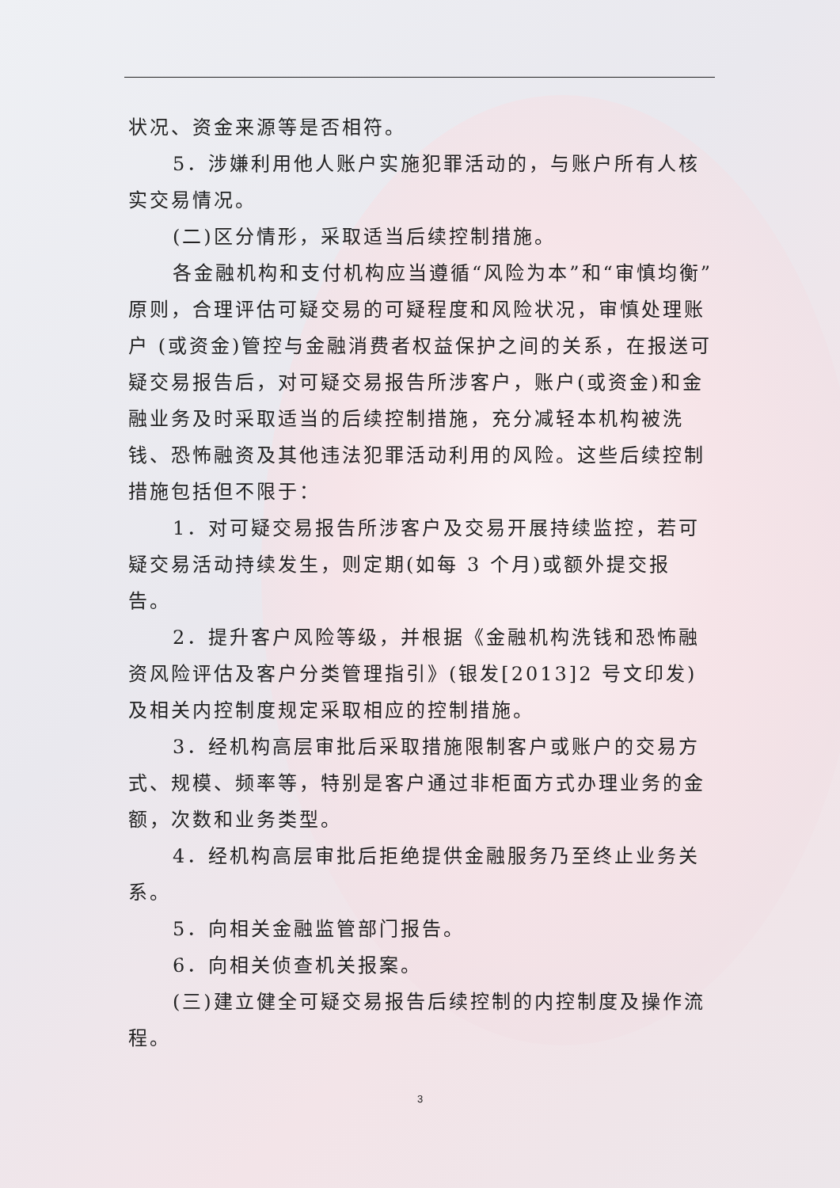状况、资金来源等是否相符。
5．涉嫌利用他人账户实施犯罪活动的，与账户所有人核实交易情况。
(二)区分情形，采取适当后续控制措施。
各金融机构和支付机构应当遵循“风险为本”和“审慎均衡”原则，合理评估可疑交易的可疑程度和风险状况，审慎处理账户 (或资金)管控与金融消费者权益保护之间的关系，在报送可疑交易报告后，对可疑交易报告所涉客户，账户(或资金)和金融业务及时采取适当的后续控制措施，充分减轻本机构被洗钱、恐怖融资及其他违法犯罪活动利用的风险。这些后续控制措施包括但不限于：
1．对可疑交易报告所涉客户及交易开展持续监控，若可疑交易活动持续发生，则定期(如每 3 个月)或额外提交报告。
2．提升客户风险等级，并根据《金融机构洗钱和恐怖融资风险评估及客户分类管理指引》(银发[2013]2 号文印发)及相关内控制度规定采取相应的控制措施。
3．经机构高层审批后采取措施限制客户或账户的交易方式、规模、频率等，特别是客户通过非柜面方式办理业务的金额，次数和业务类型。
4．经机构高层审批后拒绝提供金融服务乃至终止业务关系。
5．向相关金融监管部门报告。
6．向相关侦查机关报案。
(三)建立健全可疑交易报告后续控制的内控制度及操作流程。
3